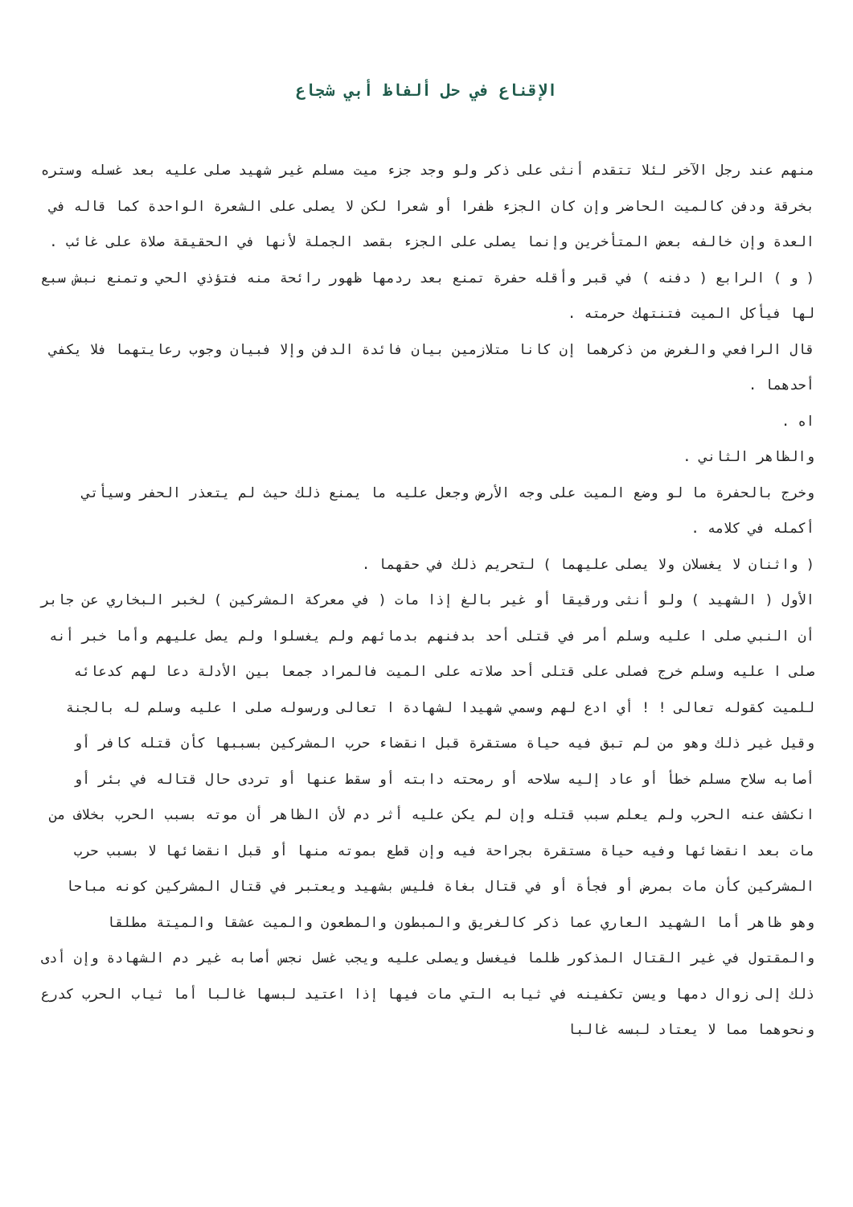الإقناع في حل ألفاظ أبي شجاع
منهم عند رجل الآخر لئلا تتقدم أنثى على ذكر ولو وجد جزء ميت مسلم غير شهيد صلى عليه بعد غسله وستره بخرقة ودفن كالميت الحاضر وإن كان الجزء ظفرا أو شعرا لكن لا يصلى على الشعرة الواحدة كما قاله في العدة وإن خالفه بعض المتأخرين وإنما يصلى على الجزء بقصد الجملة لأنها في الحقيقة صلاة على غائب .
( و ) الرابع ( دفنه ) في قبر وأقله حفرة تمنع بعد ردمها ظهور رائحة منه فتؤذي الحي وتمنع نبش سبع لها فيأكل الميت فتنتهك حرمته .
قال الرافعي والغرض من ذكرهما إن كانا متلازمين بيان فائدة الدفن وإلا فبيان وجوب رعايتهما فلا يكفي أحدهما .
اه .
والظاهر الثاني .
وخرج بالحفرة ما لو وضع الميت على وجه الأرض وجعل عليه ما يمنع ذلك حيث لم يتعذر الحفر وسيأتي أكمله في كلامه .
( واثنان لا يغسلان ولا يصلى عليهما ) لتحريم ذلك في حقهما .
الأول ( الشهيد ) ولو أنثى ورقيقا أو غير بالغ إذا مات ( في معركة المشركين ) لخبر البخاري عن جابر أن النبي صلى ا عليه وسلم أمر في قتلى أحد بدفنهم بدمائهم ولم يغسلوا ولم يصل عليهم وأما خبر أنه صلى ا عليه وسلم خرج فصلى على قتلى أحد صلاته على الميت فالمراد جمعا بين الأدلة دعا لهم كدعائه للميت كقوله تعالى ! ! أي ادع لهم وسمي شهيدا لشهادة ا تعالى ورسوله صلى ا عليه وسلم له بالجنة وقيل غير ذلك وهو من لم تبق فيه حياة مستقرة قبل انقضاء حرب المشركين بسببها كأن قتله كافر أو أصابه سلاح مسلم خطأ أو عاد إليه سلاحه أو رمحته دابته أو سقط عنها أو تردى حال قتاله في بئر أو انكشف عنه الحرب ولم يعلم سبب قتله وإن لم يكن عليه أثر دم لأن الظاهر أن موته بسبب الحرب بخلاف من مات بعد انقضائها وفيه حياة مستقرة بجراحة فيه وإن قطع بموته منها أو قبل انقضائها لا بسبب حرب المشركين كأن مات بمرض أو فجأة أو في قتال بغاة فليس بشهيد ويعتبر في قتال المشركين كونه مباحا وهو ظاهر أما الشهيد العاري عما ذكر كالغريق والمبطون والمطعون والميت عشقا والميتة مطلقا والمقتول في غير القتال المذكور ظلما فيغسل ويصلى عليه ويجب غسل نجس أصابه غير دم الشهادة وإن أدى ذلك إلى زوال دمها ويسن تكفينه في ثيابه التي مات فيها إذا اعتيد لبسها غالبا أما ثياب الحرب كدرع ونحوهما مما لا يعتاد لبسه غالبا